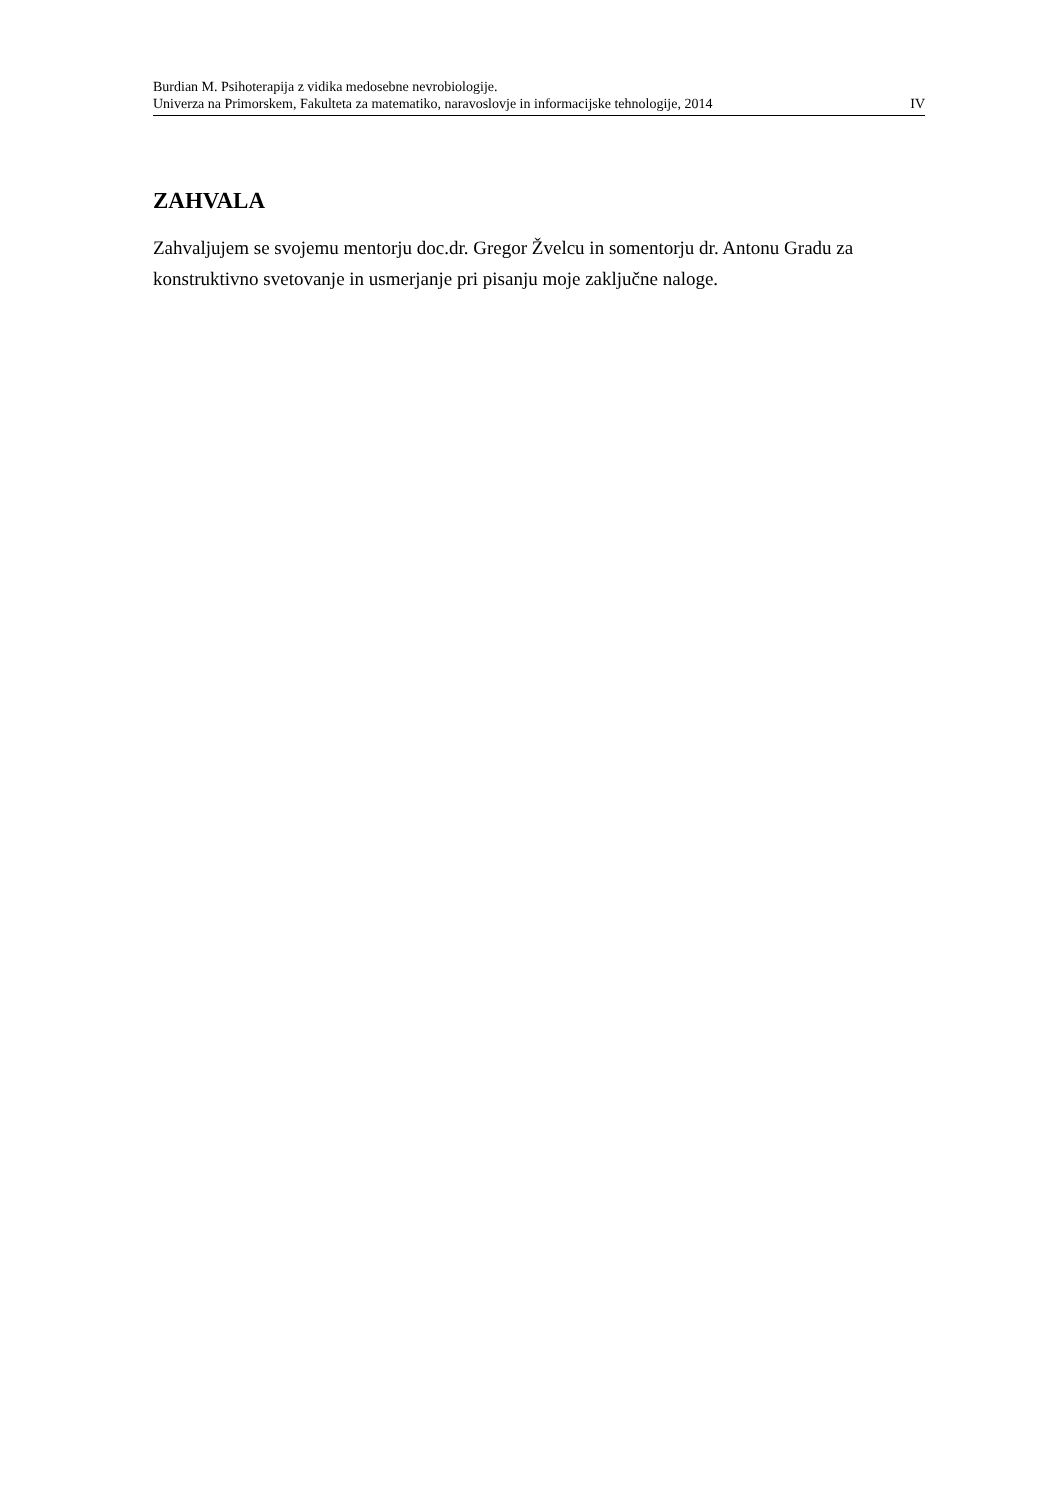Burdian M. Psihoterapija z vidika medosebne nevrobiologije.
Univerza na Primorskem, Fakulteta za matematiko, naravoslovje in informacijske tehnologije, 2014 IV
ZAHVALA
Zahvaljujem se svojemu mentorju doc.dr. Gregor Žvelcu in somentorju dr. Antonu Gradu za konstruktivno svetovanje in usmerjanje pri pisanju moje zaključne naloge.